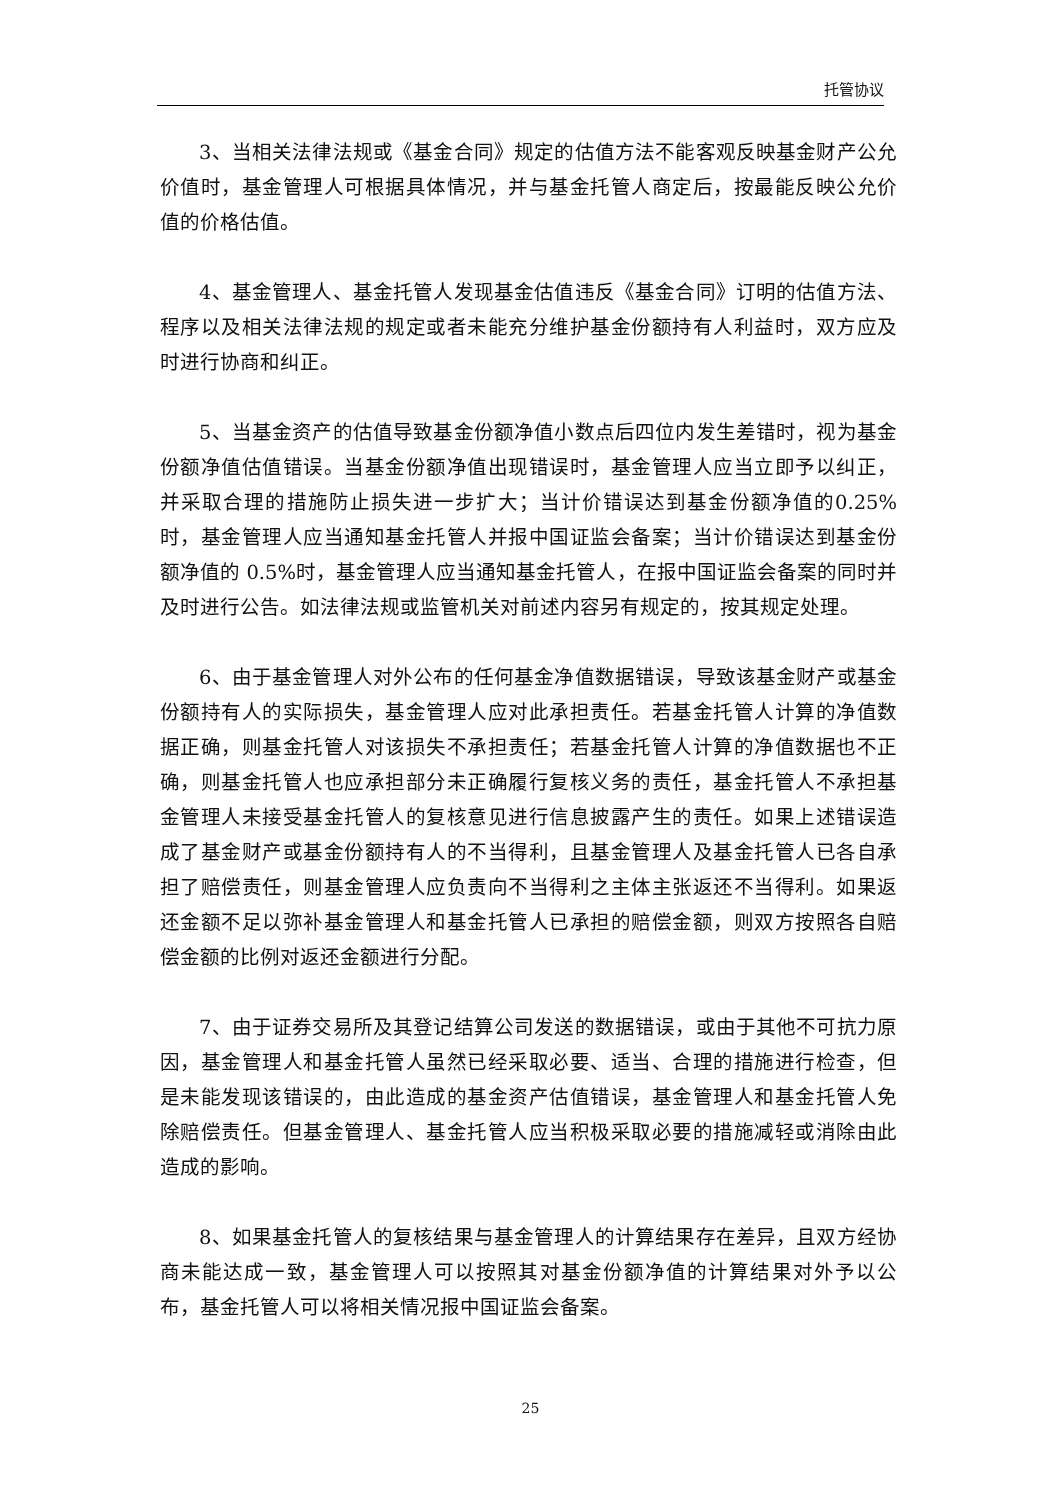托管协议
3、当相关法律法规或《基金合同》规定的估值方法不能客观反映基金财产公允价值时，基金管理人可根据具体情况，并与基金托管人商定后，按最能反映公允价值的价格估值。
4、基金管理人、基金托管人发现基金估值违反《基金合同》订明的估值方法、程序以及相关法律法规的规定或者未能充分维护基金份额持有人利益时，双方应及时进行协商和纠正。
5、当基金资产的估值导致基金份额净值小数点后四位内发生差错时，视为基金份额净值估值错误。当基金份额净值出现错误时，基金管理人应当立即予以纠正，并采取合理的措施防止损失进一步扩大；当计价错误达到基金份额净值的0.25%时，基金管理人应当通知基金托管人并报中国证监会备案；当计价错误达到基金份额净值的 0.5%时，基金管理人应当通知基金托管人，在报中国证监会备案的同时并及时进行公告。如法律法规或监管机关对前述内容另有规定的，按其规定处理。
6、由于基金管理人对外公布的任何基金净值数据错误，导致该基金财产或基金份额持有人的实际损失，基金管理人应对此承担责任。若基金托管人计算的净值数据正确，则基金托管人对该损失不承担责任；若基金托管人计算的净值数据也不正确，则基金托管人也应承担部分未正确履行复核义务的责任，基金托管人不承担基金管理人未接受基金托管人的复核意见进行信息披露产生的责任。如果上述错误造成了基金财产或基金份额持有人的不当得利，且基金管理人及基金托管人已各自承担了赔偿责任，则基金管理人应负责向不当得利之主体主张返还不当得利。如果返还金额不足以弥补基金管理人和基金托管人已承担的赔偿金额，则双方按照各自赔偿金额的比例对返还金额进行分配。
7、由于证券交易所及其登记结算公司发送的数据错误，或由于其他不可抗力原因，基金管理人和基金托管人虽然已经采取必要、适当、合理的措施进行检查，但是未能发现该错误的，由此造成的基金资产估值错误，基金管理人和基金托管人免除赔偿责任。但基金管理人、基金托管人应当积极采取必要的措施减轻或消除由此造成的影响。
8、如果基金托管人的复核结果与基金管理人的计算结果存在差异，且双方经协商未能达成一致，基金管理人可以按照其对基金份额净值的计算结果对外予以公布，基金托管人可以将相关情况报中国证监会备案。
25